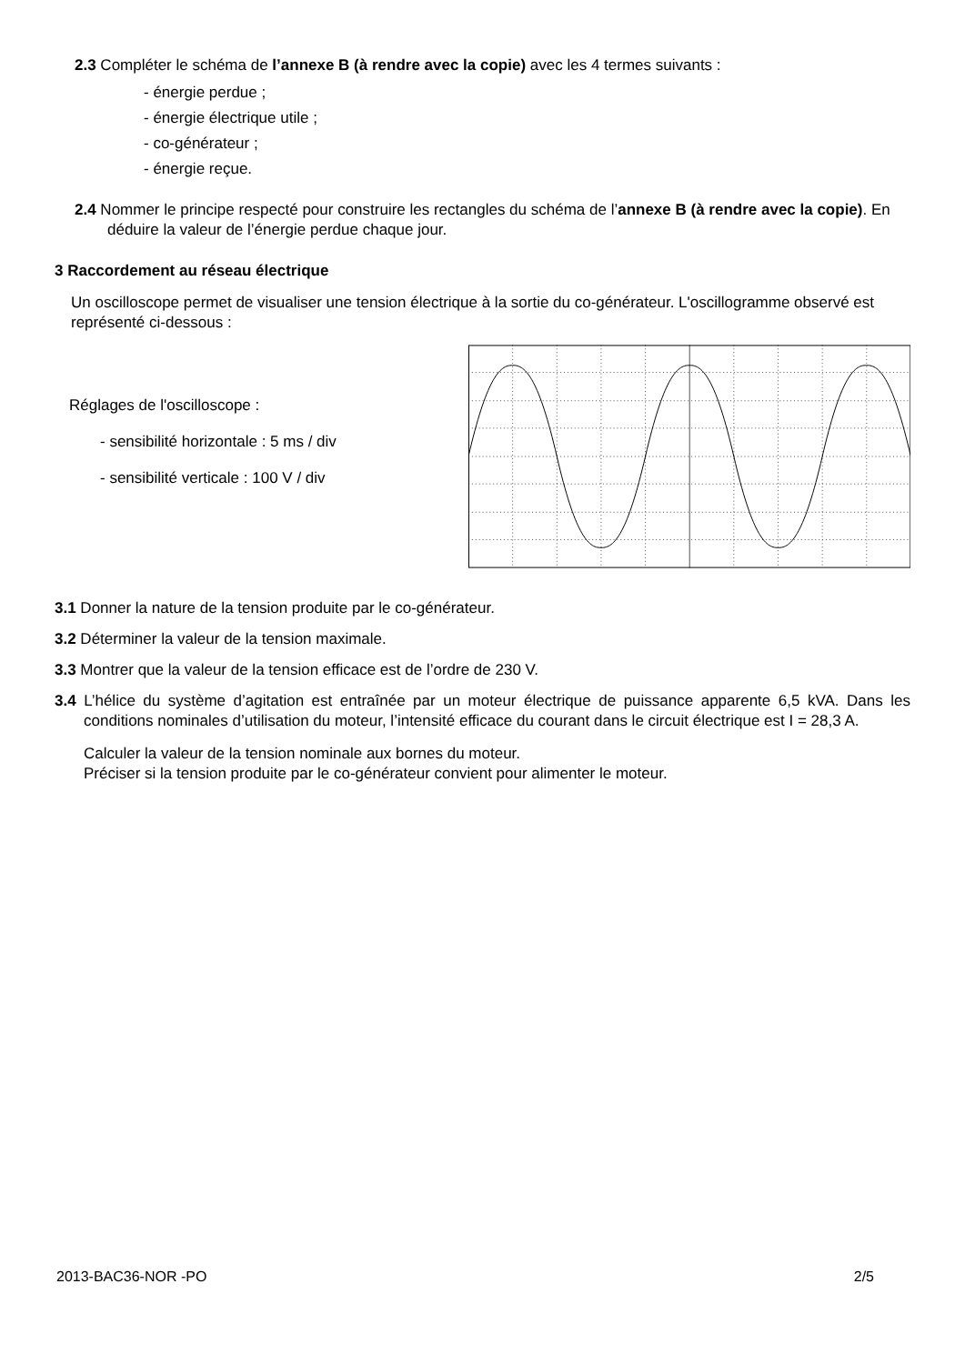2.3 Compléter le schéma de l’annexe B (à rendre avec la copie) avec les 4 termes suivants :
- énergie perdue ;
- énergie électrique utile ;
- co-générateur ;
- énergie reçue.
2.4 Nommer le principe respecté pour construire les rectangles du schéma de l’annexe B (à rendre avec la copie). En déduire la valeur de l’énergie perdue chaque jour.
3 Raccordement au réseau électrique
Un oscilloscope permet de visualiser une tension électrique à la sortie du co-générateur. L'oscillogramme observé est représenté ci-dessous :
Réglages de l'oscilloscope :
- sensibilité horizontale : 5 ms / div
- sensibilité verticale : 100 V / div
3.1 Donner la nature de la tension produite par le co-générateur.
3.2 Déterminer la valeur de la tension maximale.
3.3 Montrer que la valeur de la tension efficace est de l’ordre de 230 V.
3.4 L’hélice du système d’agitation est entraînée par un moteur électrique de puissance apparente 6,5 kVA. Dans les conditions nominales d’utilisation du moteur, l’intensité efficace du courant dans le circuit électrique est I = 28,3 A.
Calculer la valeur de la tension nominale aux bornes du moteur.
Préciser si la tension produite par le co-générateur convient pour alimenter le moteur.
2013-BAC36-NOR -PO 2/5